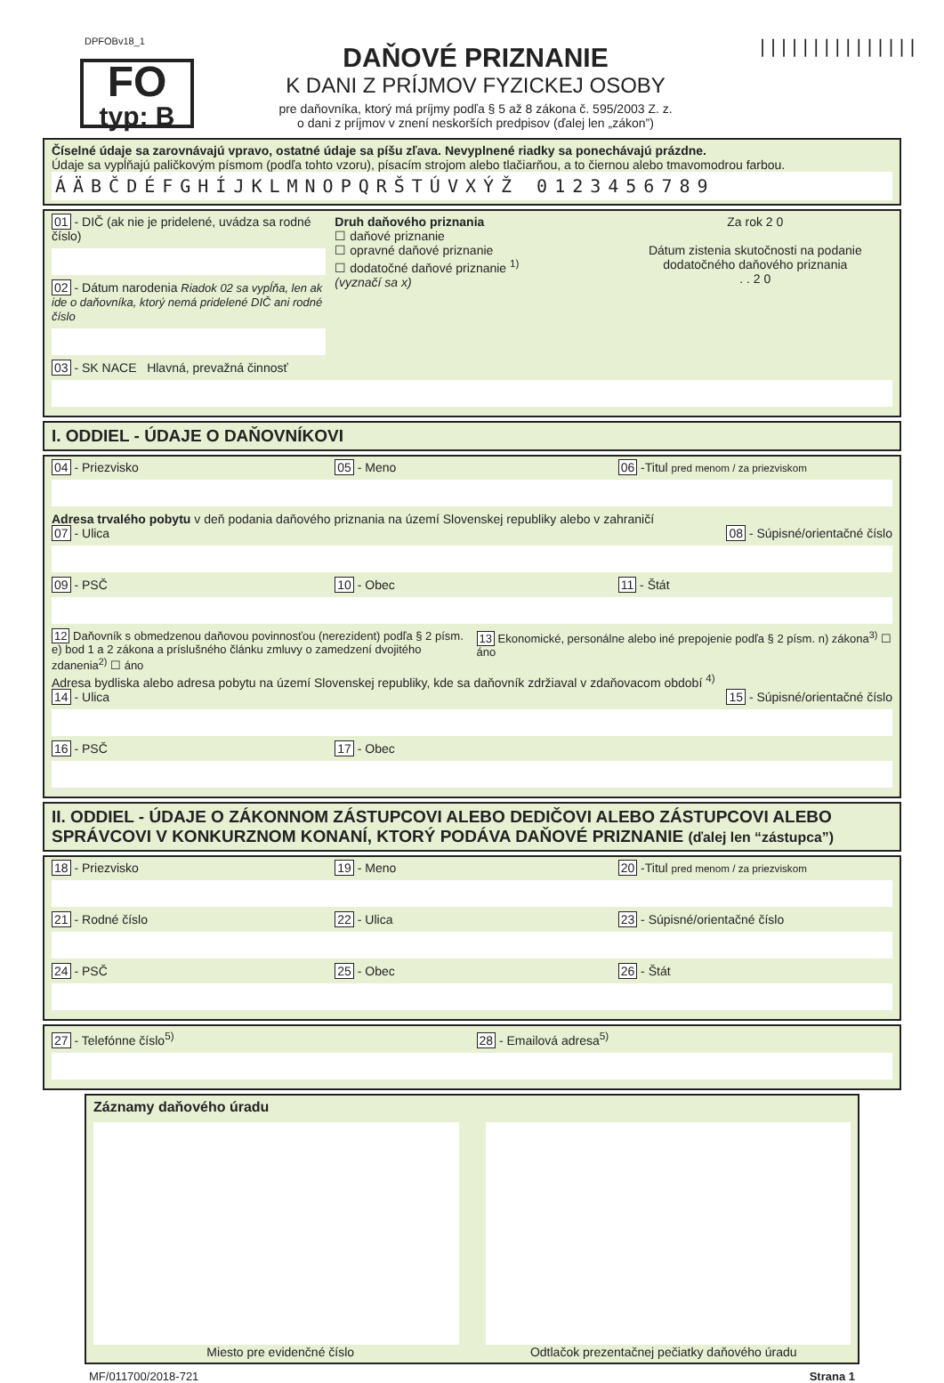DPFOBv18_1
FO
typ: B
DAŇOVÉ PRIZNANIE
K DANI Z PRÍJMOV FYZICKEJ OSOBY
pre daňovníka, ktorý má príjmy podľa § 5 až 8 zákona č. 595/2003 Z. z.
o dani z príjmov v znení neskorších predpisov (ďalej len „zákon”)
|||||||||||||||
Číselné údaje sa zarovnávajú vpravo, ostatné údaje sa píšu zľava. Nevyplnené riadky sa ponechávajú prázdne.
Údaje sa vypĺňajú paličkovým písmom (podľa tohto vzoru), písacím strojom alebo tlačiarňou, a to čiernou alebo tmavomodrou farbou.
ÁÄBČDÉFGHÍJKLMNOPQRŠTÚVXÝŽ 0123456789
01 - DIČ (ak nie je pridelené, uvádza sa rodné číslo)
02 - Dátum narodenia Riadok 02 sa vypĺňa, len ak ide o daňovníka, ktorý nemá pridelené DIČ ani rodné číslo
Druh daňového priznania
☐ daňové priznanie
☐ opravné daňové priznanie
☐ dodatočné daňové priznanie <sup>1)</sup>
(vyznačí sa x)
Za rok 2 0
Dátum zistenia skutočnosti na podanie dodatočného daňového priznania
. . 2 0
03 - SK NACE Hlavná, prevažná činnosť
I. ODDIEL - ÚDAJE O DAŇOVNÍKOVI
04 - Priezvisko 05 - Meno 06 -Titul pred menom / za priezviskom
Adresa trvalého pobytu v deň podania daňového priznania na území Slovenskej republiky alebo v zahraničí
07 - Ulica 08 - Súpisné/orientačné číslo
09 - PSČ 10 - Obec 11 - Štát
12 Daňovník s obmedzenou daňovou povinnosťou (nerezident) podľa § 2 písm. e) bod 1 a 2 zákona a príslušného článku zmluvy o zamedzení dvojitého zdanenia<sup>2)</sup> ☐ áno
13 Ekonomické, personálne alebo iné prepojenie podľa § 2 písm. n) zákona<sup>3)</sup> ☐ áno
Adresa bydliska alebo adresa pobytu na území Slovenskej republiky, kde sa daňovník zdržiaval v zdaňovacom období <sup>4)</sup>
14 - Ulica 15 - Súpisné/orientačné číslo
16 - PSČ 17 - Obec
II. ODDIEL - ÚDAJE O ZÁKONNOM ZÁSTUPCOVI ALEBO DEDIČOVI ALEBO ZÁSTUPCOVI ALEBO SPRÁVCOVI V KONKURZNOM KONANÍ, KTORÝ PODÁVA DAŇOVÉ PRIZNANIE (ďalej len “zástupca”)
18 - Priezvisko 19 - Meno 20 -Titul pred menom / za priezviskom
21 - Rodné číslo 22 - Ulica 23 - Súpisné/orientačné číslo
24 - PSČ 25 - Obec 26 - Štát
27 - Telefónne číslo<sup>5)</sup> 28 - Emailová adresa<sup>5)</sup>
Záznamy daňového úradu
Miesto pre evidenčné číslo Odtlačok prezentačnej pečiatky daňového úradu
MF/011700/2018-721 Strana 1